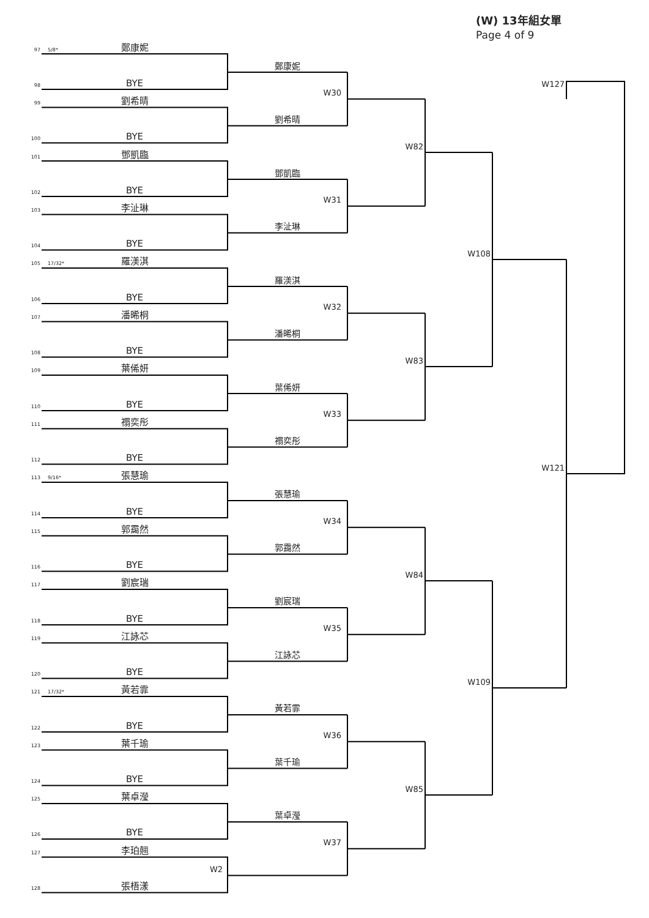(W) 13年組女單
Page 4 of 9
97
5/8*
鄭康妮
鄭康妮
98
BYE
W127
W30
99
劉希晴
劉希晴
100
BYE
W82
101
鄧凱臨
鄧凱臨
102
BYE
W31
103
李沚琳
李沚琳
104
BYE
W108
105
17/32*
羅渼淇
羅渼淇
106
BYE
W32
107
潘晞桐
潘晞桐
108
BYE
W83
109
葉俙妍
葉俙妍
110
BYE
W33
111
禤奕彤
禤奕彤
112
BYE
W121
113
9/16*
張慧瑜
張慧瑜
114
BYE
W34
115
郭靄然
郭靄然
116
BYE
W84
117
劉宸瑞
劉宸瑞
118
BYE
W35
119
江詠芯
江詠芯
120
BYE
W109
121
17/32*
黃若霏
黃若霏
122
BYE
W36
123
葉千瑜
葉千瑜
124
BYE
W85
125
葉卓瀅
葉卓瀅
126
BYE
W37
127
李珀翹
W2
128
張梧漾